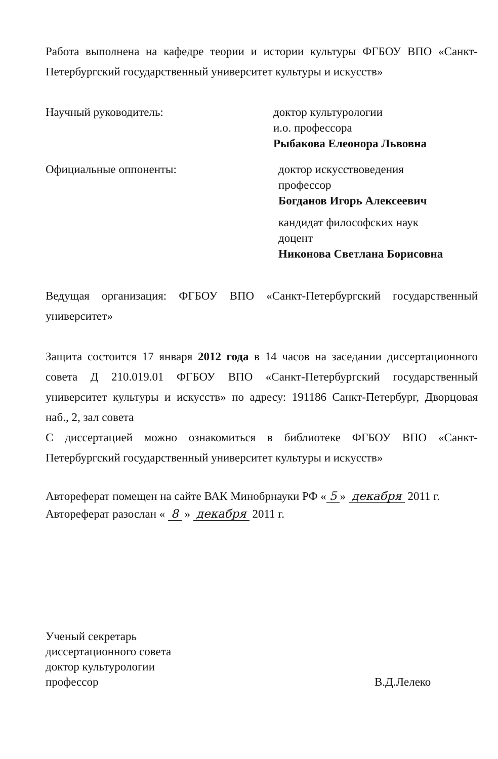Работа выполнена на кафедре теории и истории культуры ФГБОУ ВПО «Санкт-Петербургский государственный университет культуры и искусств»
Научный руководитель: доктор культурологии
и.о. профессора
Рыбакова Елеонора Львовна
Официальные оппоненты: доктор искусствоведения
профессор
Богданов Игорь Алексеевич
кандидат философских наук
доцент
Никонова Светлана Борисовна
Ведущая организация: ФГБОУ ВПО «Санкт-Петербургский государственный университет»
Защита состоится 17 января 2012 года в 14 часов на заседании диссертационного совета Д 210.019.01 ФГБОУ ВПО «Санкт-Петербургский государственный университет культуры и искусств» по адресу: 191186 Санкт-Петербург, Дворцовая наб., 2, зал совета
С диссертацией можно ознакомиться в библиотеке ФГБОУ ВПО «Санкт-Петербургский государственный университет культуры и искусств»
Автореферат помещен на сайте ВАК Минобрнауки РФ « 5 » декабря 2011 г.
Автореферат разослан « 8 » декабря 2011 г.
Ученый секретарь
диссертационного совета
доктор культурологии
профессор
В.Д.Лелеко